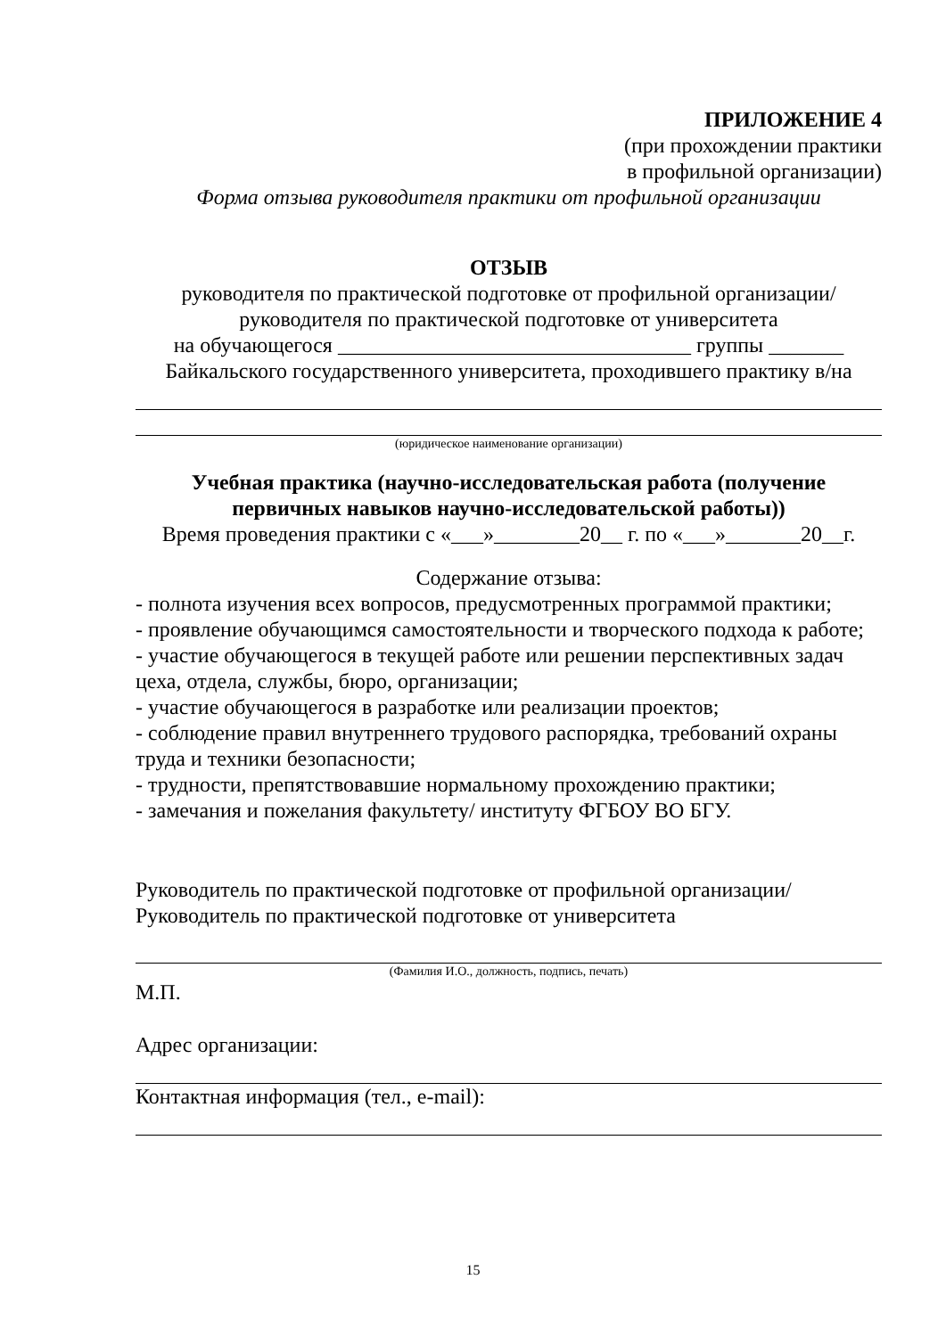ПРИЛОЖЕНИЕ 4
(при прохождении практики
в профильной организации)
Форма отзыва руководителя практики от профильной организации
ОТЗЫВ
руководителя по практической подготовке от профильной организации/
руководителя по практической подготовке от университета
на обучающегося _________________________________ группы _______
Байкальского государственного университета, проходившего практику в/на
(юридическое наименование организации)
Учебная практика (научно-исследовательская работа (получение первичных навыков научно-исследовательской работы))
Время проведения практики с «___»________20__ г. по «___»_______20__г.
Содержание отзыва:
- полнота изучения всех вопросов, предусмотренных программой практики;
- проявление обучающимся самостоятельности и творческого подхода к работе;
- участие обучающегося в текущей работе или решении перспективных задач цеха, отдела, службы, бюро, организации;
- участие обучающегося в разработке или реализации проектов;
- соблюдение правил внутреннего трудового распорядка, требований охраны труда и техники безопасности;
- трудности, препятствовавшие нормальному прохождению практики;
- замечания и пожелания факультету/ институту ФГБОУ ВО БГУ.
Руководитель по практической подготовке от профильной организации/
Руководитель по практической подготовке от университета
(Фамилия И.О., должность, подпись, печать)
М.П.
Адрес организации:
Контактная информация (тел., e-mail):
15